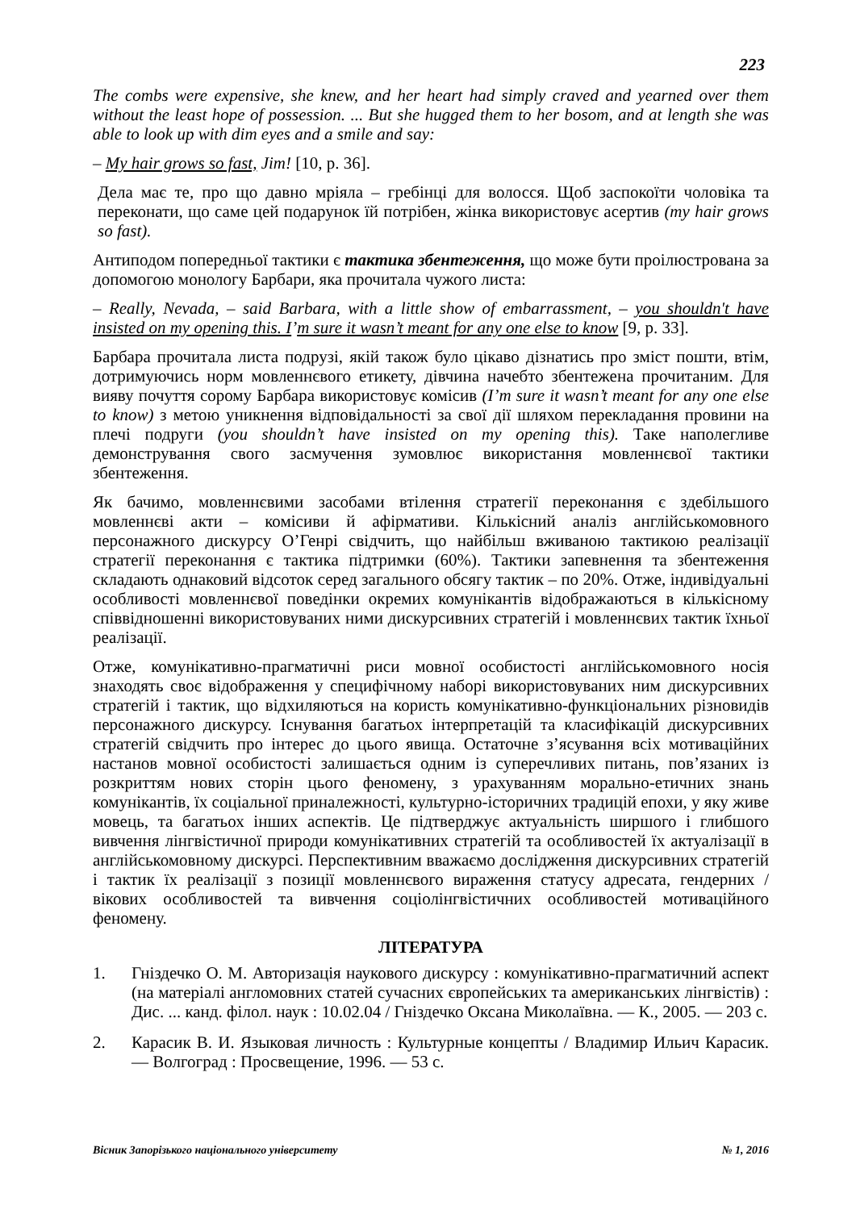223
The combs were expensive, she knew, and her heart had simply craved and yearned over them without the least hope of possession. ... But she hugged them to her bosom, and at length she was able to look up with dim eyes and a smile and say:
– My hair grows so fast, Jim! [10, p. 36].
Дела має те, про що давно мріяла – гребінці для волосся. Щоб заспокоїти чоловіка та переконати, що саме цей подарунок їй потрібен, жінка використовує асертив (my hair grows so fast).
Антиподом попередньої тактики є тактика збентеження, що може бути проілюстрована за допомогою монологу Барбари, яка прочитала чужого листа:
– Really, Nevada, – said Barbara, with a little show of embarrassment, – you shouldn't have insisted on my opening this. I’m sure it wasn’t meant for any one else to know [9, p. 33].
Барбара прочитала листа подрузі, якій також було цікаво дізнатись про зміст пошти, втім, дотримуючись норм мовленнєвого етикету, дівчина начебто збентежена прочитаним. Для вияву почуття сорому Барбара використовує комісив (I’m sure it wasn’t meant for any one else to know) з метою уникнення відповідальності за свої дії шляхом перекладання провини на плечі подруги (you shouldn’t have insisted on my opening this). Таке наполегливе демонстрування свого засмучення зумовлює використання мовленнєвої тактики збентеження.
Як бачимо, мовленнєвими засобами втілення стратегії переконання є здебільшого мовленнєві акти – комісиви й афірмативи. Кількісний аналіз англійськомовного персонажного дискурсу О’Генрі свідчить, що найбільш вживаною тактикою реалізації стратегії переконання є тактика підтримки (60%). Тактики запевнення та збентеження складають однаковий відсоток серед загального обсягу тактик – по 20%. Отже, індивідуальні особливості мовленнєвої поведінки окремих комунікантів відображаються в кількісному співвідношенні використовуваних ними дискурсивних стратегій і мовленнєвих тактик їхньої реалізації.
Отже, комунікативно-прагматичні риси мовної особистості англійськомовного носія знаходять своє відображення у специфічному наборі використовуваних ним дискурсивних стратегій і тактик, що відхиляються на користь комунікативно-функціональних різновидів персонажного дискурсу. Існування багатьох інтерпретацій та класифікацій дискурсивних стратегій свідчить про інтерес до цього явища. Остаточне з’ясування всіх мотиваційних настанов мовної особистості залишається одним із суперечливих питань, пов’язаних із розкриттям нових сторін цього феномену, з урахуванням морально-етичних знань комунікантів, їх соціальної приналежності, культурно-історичних традицій епохи, у яку живе мовець, та багатьох інших аспектів. Це підтверджує актуальність ширшого і глибшого вивчення лінгвістичної природи комунікативних стратегій та особливостей їх актуалізації в англійськомовному дискурсі. Перспективним вважаємо дослідження дискурсивних стратегій і тактик їх реалізації з позиції мовленнєвого вираження статусу адресата, гендерних / вікових особливостей та вивчення соціолінгвістичних особливостей мотиваційного феномену.
ЛІТЕРАТУРА
1. Гніздечко О. М. Авторизація наукового дискурсу : комунікативно-прагматичний аспект (на матеріалі англомовних статей сучасних європейських та американських лінгвістів) : Дис. ... канд. філол. наук : 10.02.04 / Гніздечко Оксана Миколаївна. — К., 2005. — 203 с.
2. Карасик В. И. Языковая личность : Культурные концепты / Владимир Ильич Карасик. — Волгоград : Просвещение, 1996. — 53 с.
Вісник Запорізького національного університету № 1, 2016